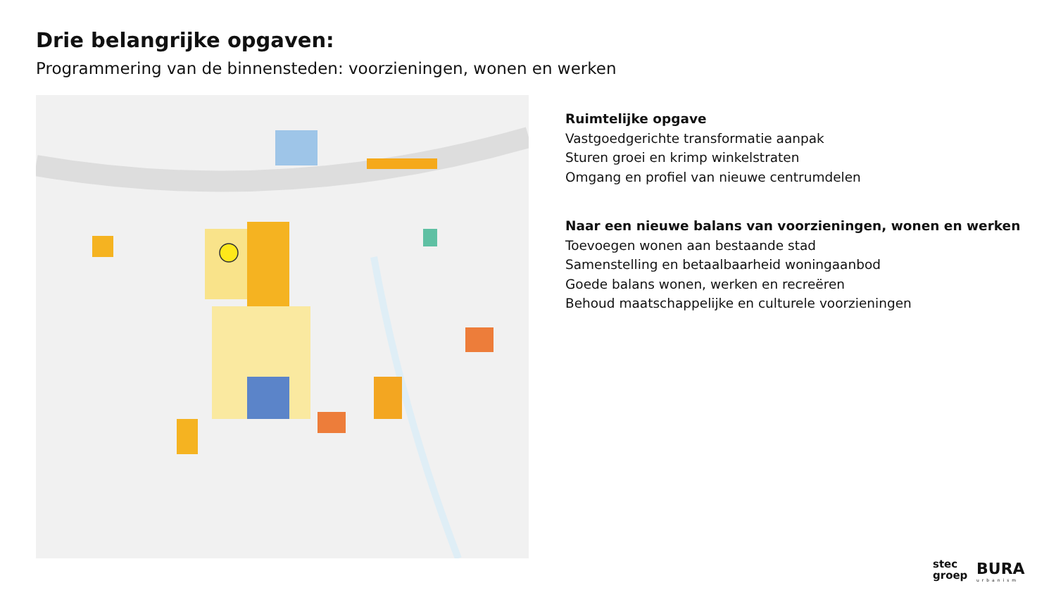Drie belangrijke opgaven:
Programmering van de binnensteden: voorzieningen, wonen en werken
Ruimtelijke opgave
Vastgoedgerichte transformatie aanpak
Sturen groei en krimp winkelstraten
Omgang en profiel van nieuwe centrumdelen
Naar een nieuwe balans van voorzieningen, wonen en werken
Toevoegen wonen aan bestaande stad
Samenstelling en betaalbaarheid woningaanbod
Goede balans wonen, werken en recreëren
Behoud maatschappelijke en culturele voorzieningen
stec
groep
BURA
urbanism